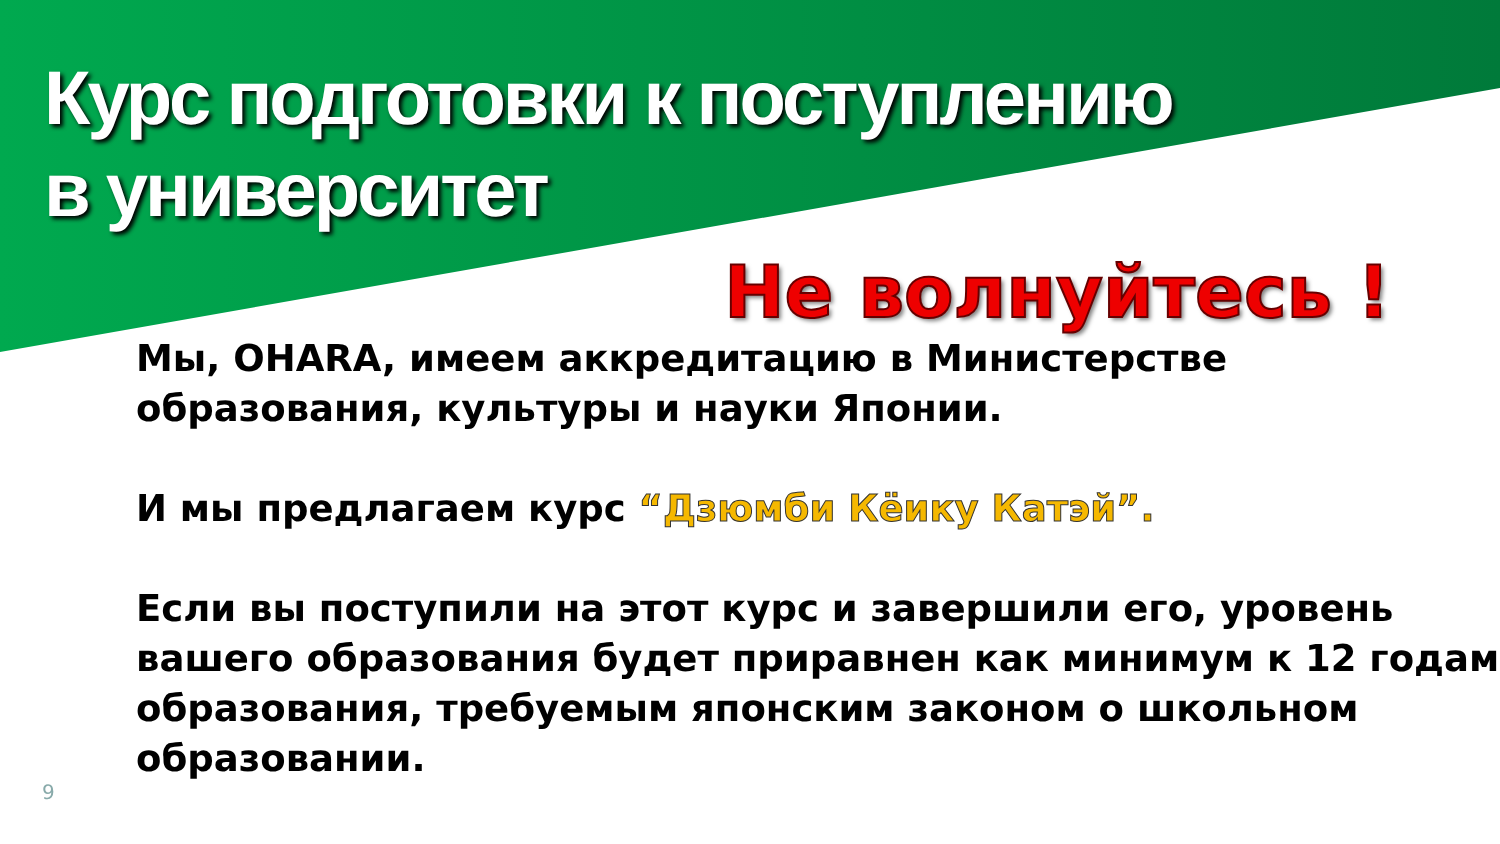Курс подготовки к поступлению
в университет
Не волнуйтесь !
Мы, OHARA, имеем аккредитацию в Министерстве образования, культуры и науки Японии.
И мы предлагаем курс “Дзюмби Кёику Катэй”.
Если вы поступили на этот курс и завершили его, уровень вашего образования будет приравнен как минимум к 12 годам образования, требуемым японским законом о школьном образовании.
9